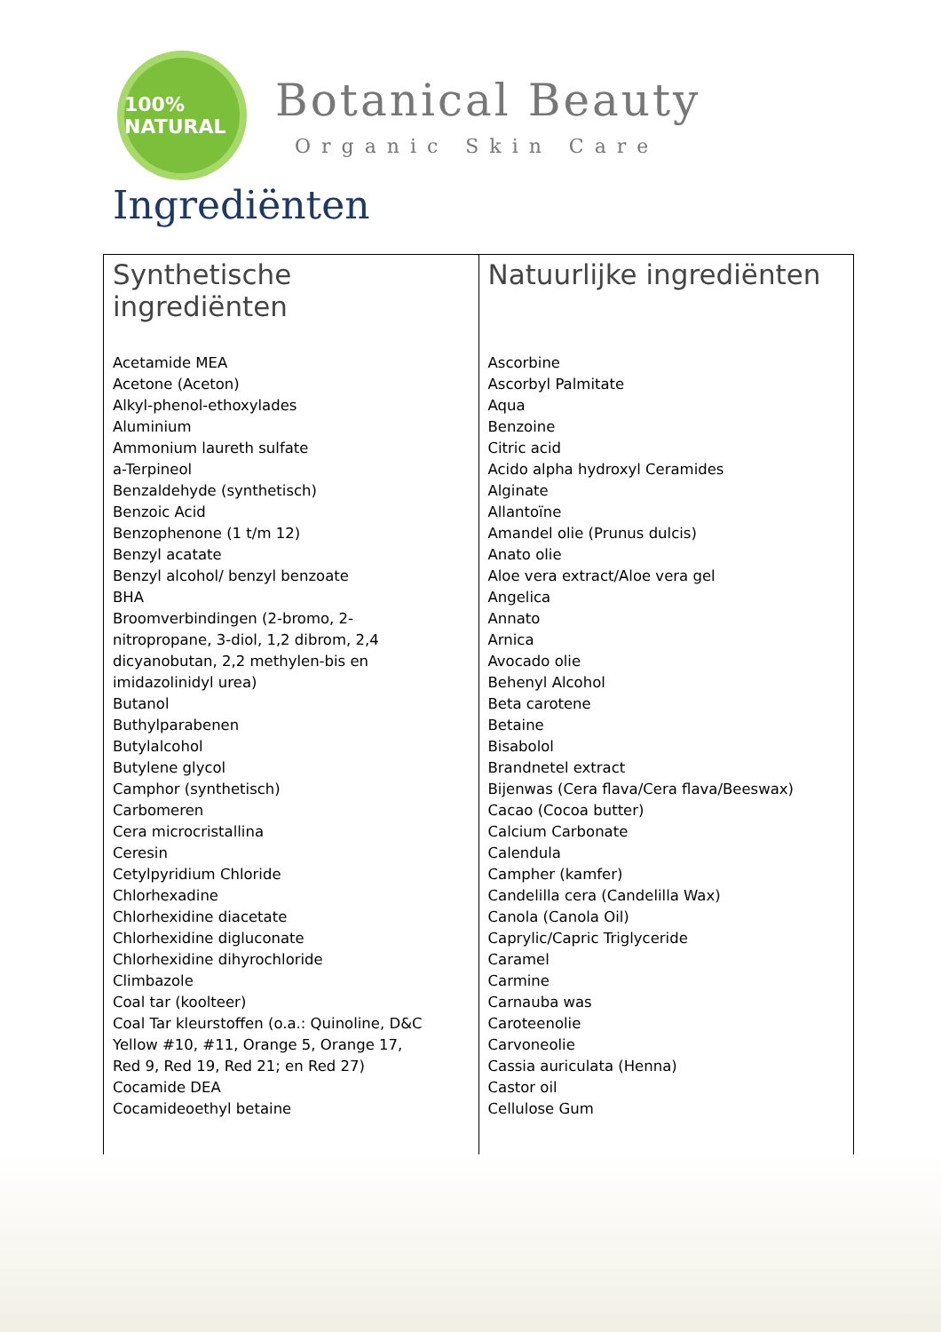100% NATURAL
Botanical Beauty
Organic Skin Care
Ingrediënten
| Synthetische ingrediënten | Natuurlijke ingrediënten |
| --- | --- |
| Acetamide MEA Acetone (Aceton) Alkyl-phenol-ethoxylades Aluminium Ammonium laureth sulfate a-Terpineol Benzaldehyde (synthetisch) Benzoic Acid Benzophenone (1 t/m 12) Benzyl acatate Benzyl alcohol/ benzyl benzoate BHA Broomverbindingen (2-bromo, 2- nitropropane, 3-diol, 1,2 dibrom, 2,4 dicyanobutan, 2,2 methylen-bis en imidazolinidyl urea) Butanol Buthylparabenen Butylalcohol Butylene glycol Camphor (synthetisch) Carbomeren Cera microcristallina Ceresin Cetylpyridium Chloride Chlorhexadine Chlorhexidine diacetate Chlorhexidine digluconate Chlorhexidine dihyrochloride Climbazole Coal tar (koolteer) Coal Tar kleurstoffen (o.a.: Quinoline, D&C Yellow #10, #11, Orange 5, Orange 17, Red 9, Red 19, Red 21; en Red 27) Cocamide DEA Cocamideoethyl betaine | Ascorbine Ascorbyl Palmitate Aqua Benzoine Citric acid Acido alpha hydroxyl Ceramides Alginate Allantoïne Amandel olie (Prunus dulcis) Anato olie Aloe vera extract/Aloe vera gel Angelica Annato Arnica Avocado olie Behenyl Alcohol Beta carotene Betaine Bisabolol Brandnetel extract Bijenwas (Cera flava/Cera flava/Beeswax) Cacao (Cocoa butter) Calcium Carbonate Calendula Campher (kamfer) Candelilla cera (Candelilla Wax) Canola (Canola Oil) Caprylic/Capric Triglyceride Caramel Carmine Carnauba was Caroteenolie Carvoneolie Cassia auriculata (Henna) Castor oil Cellulose Gum |